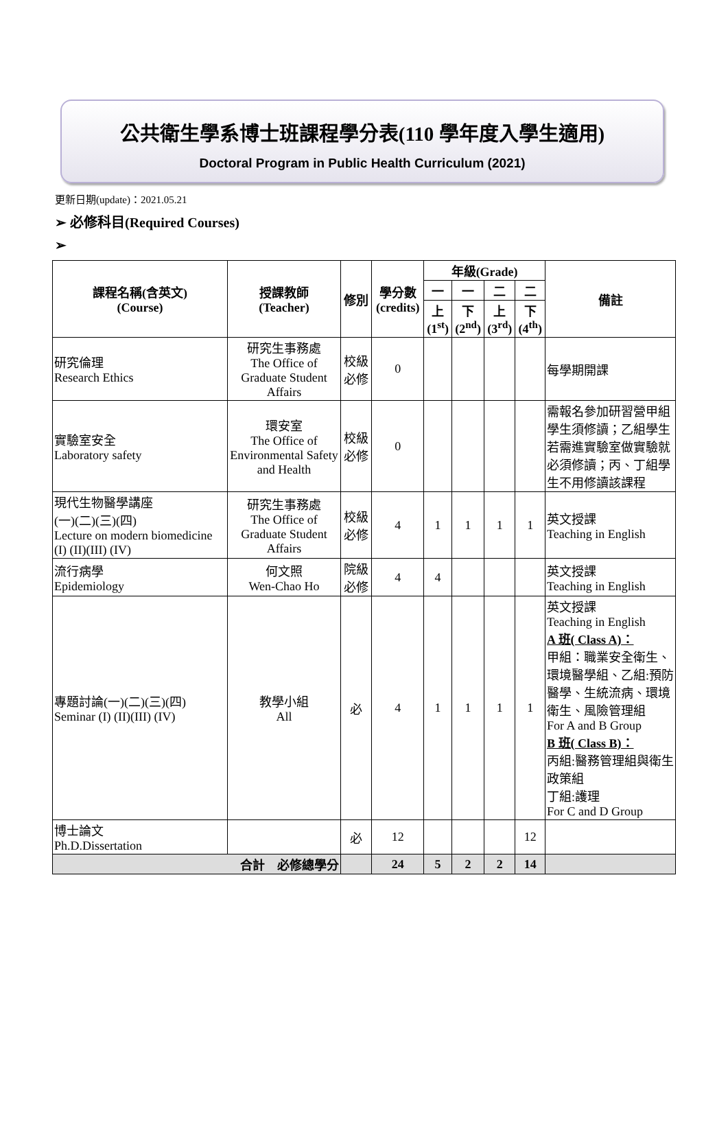公共衛生學系博士班課程學分表(110 學年度入學生適用)
Doctoral Program in Public Health Curriculum (2021)
更新日期(update)：2021.05.21
➢ 必修科目(Required Courses)
➢
| 課程名稱(含英文) (Course) | 授課教師 (Teacher) | 修別 | 學分數 (credits) | 年級(Grade) | | | | 備註 |
| --- | --- | --- | --- | --- | --- | --- | --- | --- |
| | | | | 一 | 一 | 二 | 二 | |
| | | | | 上 (1<sup>st</sup>) | 下 (2<sup>nd</sup>) | 上 (3<sup>rd</sup>) | 下 (4<sup>th</sup>) | |
| 研究倫理 Research Ethics | 研究生事務處 The Office of Graduate Student Affairs | 校級 必修 | 0 | | | | | 每學期開課 |
| 實驗室安全 Laboratory safety | 環安室 The Office of Environmental Safety and Health | 校級 必修 | 0 | | | | | 需報名參加研習營甲組學生須修讀；乙組學生若需進實驗室做實驗就必須修讀；丙、丁組學生不用修讀該課程 |
| 現代生物醫學講座 (一)(二)(三)(四) Lecture on modern biomedicine (I) (II)(III) (IV) | 研究生事務處 The Office of Graduate Student Affairs | 校級 必修 | 4 | 1 | 1 | 1 | 1 | 英文授課 Teaching in English |
| 流行病學 Epidemiology | 何文照 Wen-Chao Ho | 院級 必修 | 4 | 4 | | | | 英文授課 Teaching in English |
| 專題討論(一)(二)(三)(四) Seminar (I) (II)(III) (IV) | 教學小組 All | 必 | 4 | 1 | 1 | 1 | 1 | 英文授課 Teaching in English A 班( Class A)： 甲組：職業安全衛生、環境醫學組、乙組:預防醫學、生統流病、環境衛生、風險管理組 For A and B Group B 班( Class B)： 丙組:醫務管理組與衛生政策組 丁組:護理 For C and D Group |
| 博士論文 Ph.D.Dissertation | | 必 | 12 | | | | 12 | |
| 合計 必修總學分 | | | 24 | 5 | 2 | 2 | 14 | |